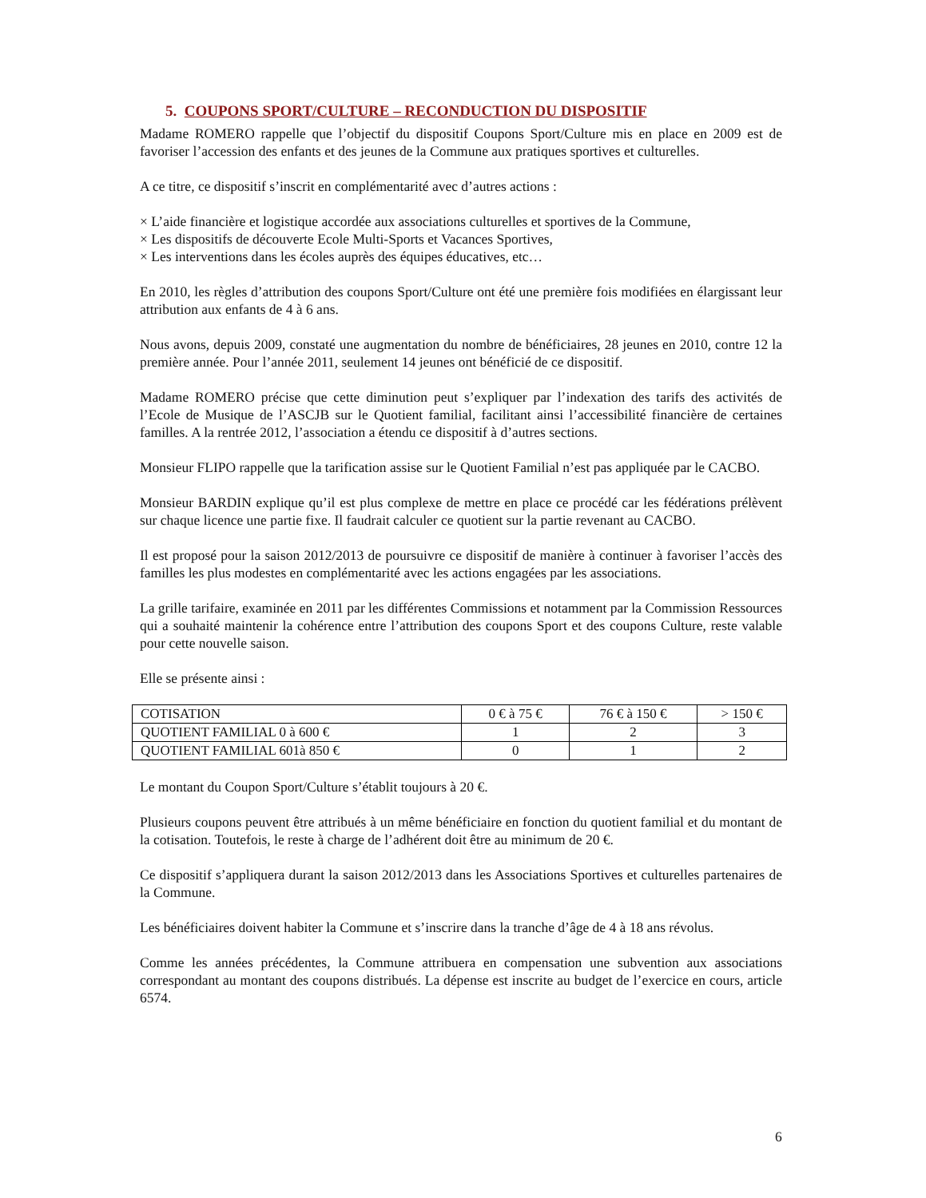5. COUPONS SPORT/CULTURE – RECONDUCTION DU DISPOSITIF
Madame ROMERO rappelle que l’objectif du dispositif Coupons Sport/Culture mis en place en 2009 est de favoriser l’accession des enfants et des jeunes de la Commune aux pratiques sportives et culturelles.
A ce titre, ce dispositif s’inscrit en complémentarité avec d’autres actions :
× L’aide financière et logistique accordée aux associations culturelles et sportives de la Commune,
× Les dispositifs de découverte Ecole Multi-Sports et Vacances Sportives,
× Les interventions dans les écoles auprès des équipes éducatives, etc…
En 2010, les règles d’attribution des coupons Sport/Culture ont été une première fois modifiées en élargissant leur attribution aux enfants de 4 à 6 ans.
Nous avons, depuis 2009, constaté une augmentation du nombre de bénéficiaires, 28 jeunes en 2010, contre 12 la première année. Pour l’année 2011, seulement 14 jeunes ont bénéficié de ce dispositif.
Madame ROMERO précise que cette diminution peut s’expliquer par l’indexation des tarifs des activités de l’Ecole de Musique de l’ASCJB sur le Quotient familial, facilitant ainsi l’accessibilité financière de certaines familles. A la rentrée 2012, l’association a étendu ce dispositif à d’autres sections.
Monsieur FLIPO rappelle que la tarification assise sur le Quotient Familial n’est pas appliquée par le CACBO.
Monsieur BARDIN explique qu’il est plus complexe de mettre en place ce procédé car les fédérations prélèvent sur chaque licence une partie fixe. Il faudrait calculer ce quotient sur la partie revenant au CACBO.
Il est proposé pour la saison 2012/2013 de poursuivre ce dispositif de manière à continuer à favoriser l’accès des familles les plus modestes en complémentarité avec les actions engagées par les associations.
La grille tarifaire, examinée en 2011 par les différentes Commissions et notamment par la Commission Ressources qui a souhaité maintenir la cohérence entre l’attribution des coupons Sport et des coupons Culture, reste valable pour cette nouvelle saison.
Elle se présente ainsi :
| COTISATION | 0 € à 75 € | 76 € à 150 € | > 150 € |
| QUOTIENT FAMILIAL 0 à 600 € | 1 | 2 | 3 |
| QUOTIENT FAMILIAL 601à 850 € | 0 | 1 | 2 |
Le montant du Coupon Sport/Culture s’établit toujours à 20 €.
Plusieurs coupons peuvent être attribués à un même bénéficiaire en fonction du quotient familial et du montant de la cotisation. Toutefois, le reste à charge de l’adhérent doit être au minimum de 20 €.
Ce dispositif s’appliquera durant la saison 2012/2013 dans les Associations Sportives et culturelles partenaires de la Commune.
Les bénéficiaires doivent habiter la Commune et s’inscrire dans la tranche d’âge de 4 à 18 ans révolus.
Comme les années précédentes, la Commune attribuera en compensation une subvention aux associations correspondant au montant des coupons distribués. La dépense est inscrite au budget de l’exercice en cours, article 6574.
6